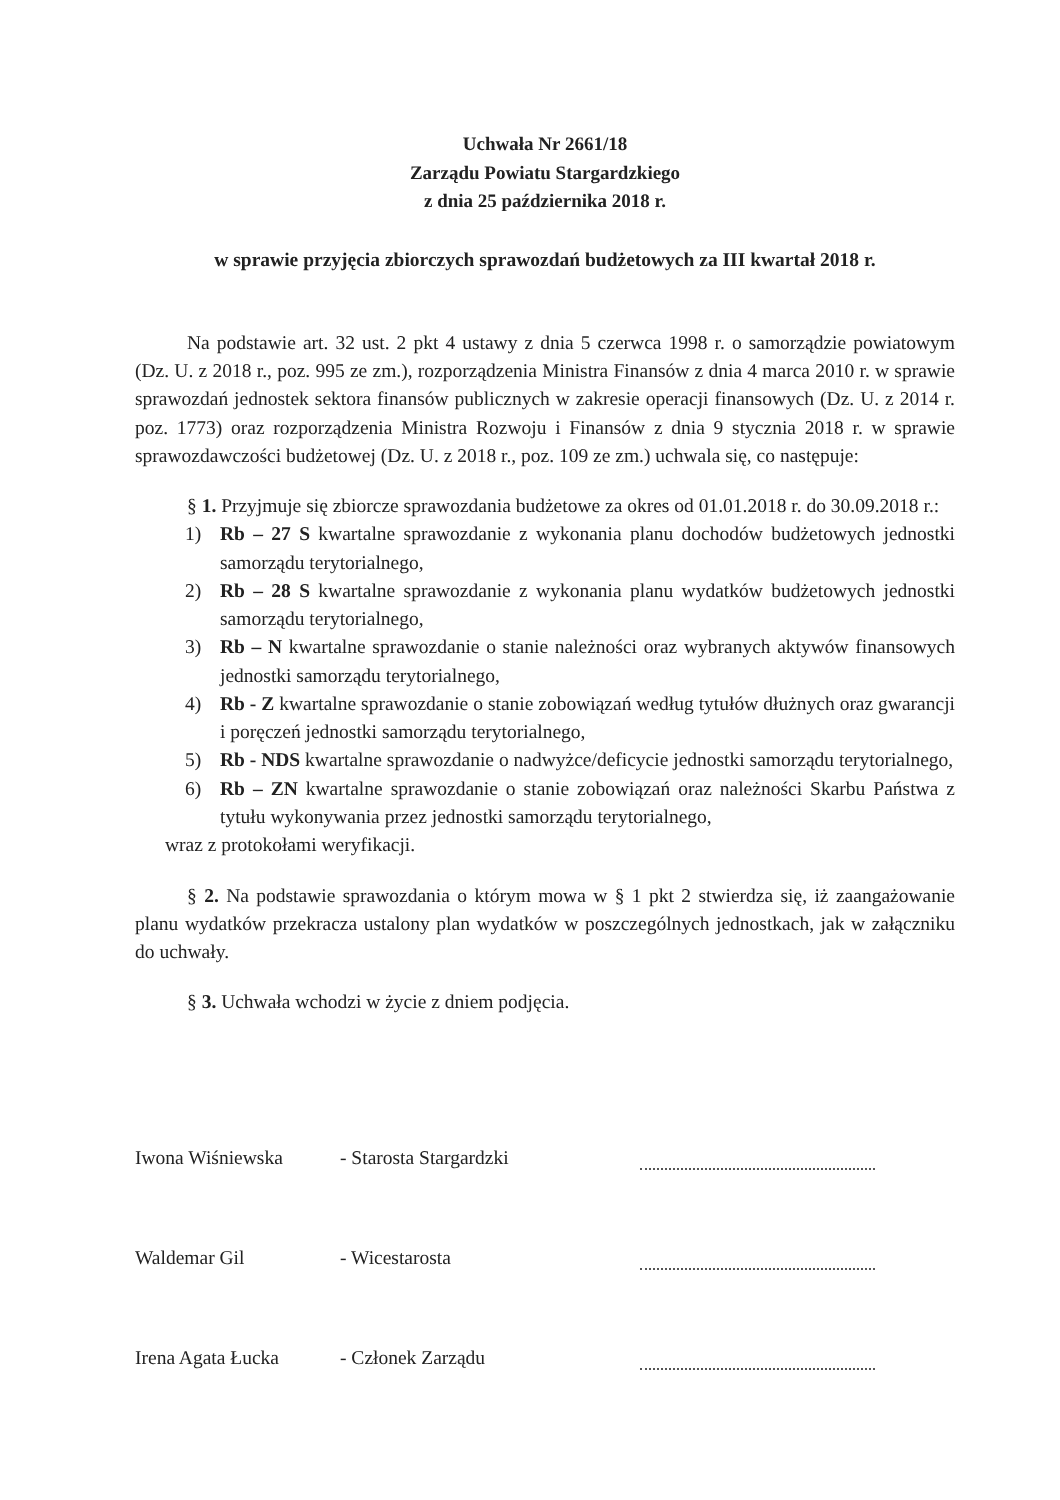Uchwała Nr 2661/18
Zarządu Powiatu Stargardzkiego
z dnia 25 października 2018 r.
w sprawie przyjęcia zbiorczych sprawozdań budżetowych za III kwartał 2018 r.
Na podstawie art. 32 ust. 2 pkt 4 ustawy z dnia 5 czerwca 1998 r. o samorządzie powiatowym (Dz. U. z 2018 r., poz. 995 ze zm.), rozporządzenia Ministra Finansów z dnia 4 marca 2010 r. w sprawie sprawozdań jednostek sektora finansów publicznych w zakresie operacji finansowych (Dz. U. z 2014 r. poz. 1773) oraz rozporządzenia Ministra Rozwoju i Finansów z dnia 9 stycznia 2018 r. w sprawie sprawozdawczości budżetowej (Dz. U. z 2018 r., poz. 109 ze zm.) uchwala się, co następuje:
§ 1. Przyjmuje się zbiorcze sprawozdania budżetowe za okres od 01.01.2018 r. do 30.09.2018 r.:
1) Rb – 27 S kwartalne sprawozdanie z wykonania planu dochodów budżetowych jednostki samorządu terytorialnego,
2) Rb – 28 S kwartalne sprawozdanie z wykonania planu wydatków budżetowych jednostki samorządu terytorialnego,
3) Rb – N kwartalne sprawozdanie o stanie należności oraz wybranych aktywów finansowych jednostki samorządu terytorialnego,
4) Rb - Z kwartalne sprawozdanie o stanie zobowiązań według tytułów dłużnych oraz gwarancji i poręczeń jednostki samorządu terytorialnego,
5) Rb - NDS kwartalne sprawozdanie o nadwyżce/deficycie jednostki samorządu terytorialnego,
6) Rb – ZN kwartalne sprawozdanie o stanie zobowiązań oraz należności Skarbu Państwa z tytułu wykonywania przez jednostki samorządu terytorialnego,
wraz z protokołami weryfikacji.
§ 2. Na podstawie sprawozdania o którym mowa w § 1 pkt 2 stwierdza się, iż zaangażowanie planu wydatków przekracza ustalony plan wydatków w poszczególnych jednostkach, jak w załączniku do uchwały.
§ 3. Uchwała wchodzi w życie z dniem podjęcia.
Iwona Wiśniewska - Starosta Stargardzki
Waldemar Gil - Wicestarosta
Irena Agata Łucka - Członek Zarządu